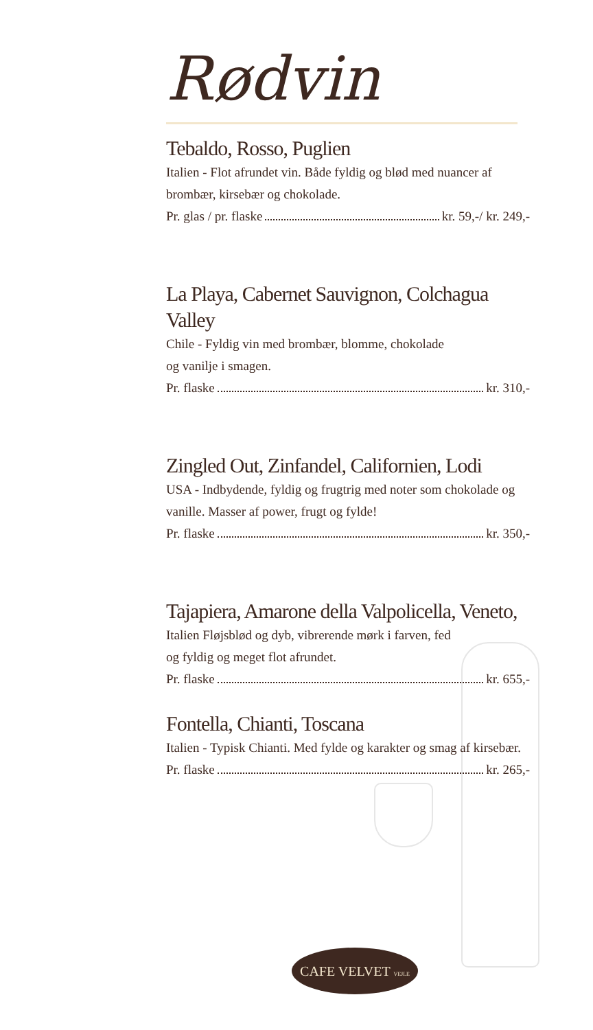Rødvin
Tebaldo, Rosso, Puglien
Italien - Flot afrundet vin. Både fyldig og blød med nuancer af brombær, kirsebær og chokolade.
Pr. glas / pr. flaske kr. 59,-/ kr. 249,-
La Playa, Cabernet Sauvignon, Colchagua Valley
Chile - Fyldig vin med brombær, blomme, chokolade
og vanilje i smagen.
Pr. flaske kr. 310,-
Zingled Out, Zinfandel, Californien, Lodi
USA - Indbydende, fyldig og frugtrig med noter som chokolade og vanille. Masser af power, frugt og fylde!
Pr. flaske kr. 350,-
Tajapiera, Amarone della Valpolicella, Veneto,
Italien Fløjsblød og dyb, vibrerende mørk i farven, fed
og fyldig og meget flot afrundet.
Pr. flaske kr. 655,-
Fontella, Chianti, Toscana
Italien - Typisk Chianti. Med fylde og karakter og smag af kirsebær.
Pr. flaske kr. 265,-
CAFE VELVET VEJLE